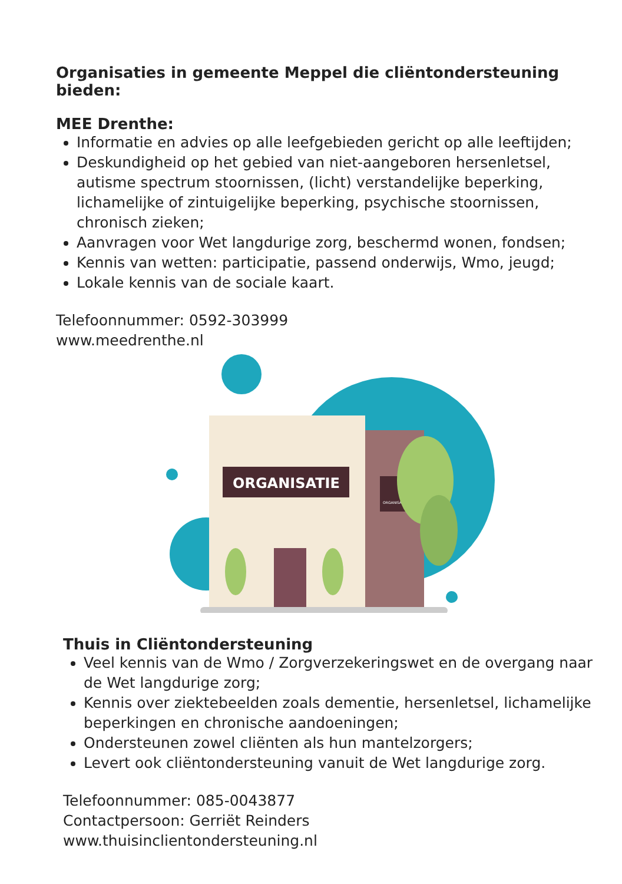Organisaties in gemeente Meppel die cliëntondersteuning bieden:
MEE Drenthe:
Informatie en advies op alle leefgebieden gericht op alle leeftijden;
Deskundigheid op het gebied van niet-aangeboren hersenletsel, autisme spectrum stoornissen, (licht) verstandelijke beperking, lichamelijke of zintuigelijke beperking, psychische stoornissen, chronisch zieken;
Aanvragen voor Wet langdurige zorg, beschermd wonen, fondsen;
Kennis van wetten: participatie, passend onderwijs, Wmo, jeugd;
Lokale kennis van de sociale kaart.
Telefoonnummer: 0592-303999
www.meedrenthe.nl
ORGANISATIE
ORGANISATIE
Thuis in Cliëntondersteuning
Veel kennis van de Wmo / Zorgverzekeringswet en de overgang naar de Wet langdurige zorg;
Kennis over ziektebeelden zoals dementie, hersenletsel, lichamelijke beperkingen en chronische aandoeningen;
Ondersteunen zowel cliënten als hun mantelzorgers;
Levert ook cliëntondersteuning vanuit de Wet langdurige zorg.
Telefoonnummer: 085-0043877
Contactpersoon: Gerriët Reinders
www.thuisinclientondersteuning.nl